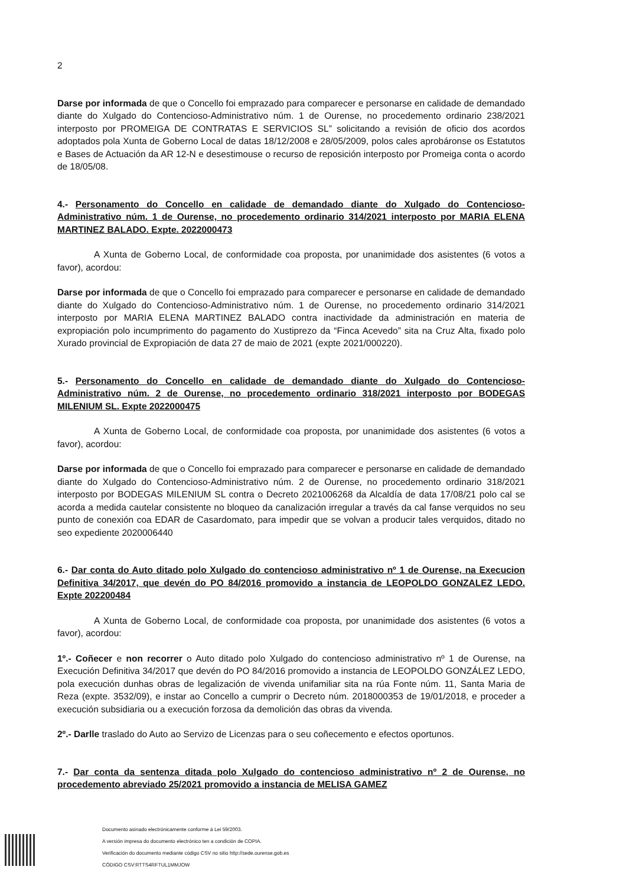2
Darse por informada de que o Concello foi emprazado para comparecer e personarse en calidade de demandado diante do Xulgado do Contencioso-Administrativo núm. 1 de Ourense, no procedemento ordinario 238/2021 interposto por PROMEIGA DE CONTRATAS E SERVICIOS SL” solicitando a revisión de oficio dos acordos adoptados pola Xunta de Goberno Local de datas 18/12/2008 e 28/05/2009, polos cales aprobáronse os Estatutos e Bases de Actuación da AR 12-N e desestimouse o recurso de reposición interposto por Promeiga conta o acordo de 18/05/08.
4.- Personamento do Concello en calidade de demandado diante do Xulgado do Contencioso-Administrativo núm. 1 de Ourense, no procedemento ordinario 314/2021 interposto por MARIA ELENA MARTINEZ BALADO. Expte. 2022000473
A Xunta de Goberno Local, de conformidade coa proposta, por unanimidade dos asistentes (6 votos a favor), acordou:
Darse por informada de que o Concello foi emprazado para comparecer e personarse en calidade de demandado diante do Xulgado do Contencioso-Administrativo núm. 1 de Ourense, no procedemento ordinario 314/2021 interposto por MARIA ELENA MARTINEZ BALADO contra inactividade da administración en materia de expropiación polo incumprimento do pagamento do Xustiprezo da “Finca Acevedo” sita na Cruz Alta, fixado polo Xurado provincial de Expropiación de data 27 de maio de 2021 (expte 2021/000220).
5.- Personamento do Concello en calidade de demandado diante do Xulgado do Contencioso-Administrativo núm. 2 de Ourense, no procedemento ordinario 318/2021 interposto por BODEGAS MILENIUM SL. Expte 2022000475
A Xunta de Goberno Local, de conformidade coa proposta, por unanimidade dos asistentes (6 votos a favor), acordou:
Darse por informada de que o Concello foi emprazado para comparecer e personarse en calidade de demandado diante do Xulgado do Contencioso-Administrativo núm. 2 de Ourense, no procedemento ordinario 318/2021 interposto por BODEGAS MILENIUM SL contra o Decreto 2021006268 da Alcaldía de data 17/08/21 polo cal se acorda a medida cautelar consistente no bloqueo da canalización irregular a través da cal fanse verquidos no seu punto de conexión coa EDAR de Casardomato, para impedir que se volvan a producir tales verquidos, ditado no seo expediente 2020006440
6.- Dar conta do Auto ditado polo Xulgado do contencioso administrativo nº 1 de Ourense, na Execucion Definitiva 34/2017, que devén do PO 84/2016 promovido a instancia de LEOPOLDO GONZALEZ LEDO. Expte 202200484
A Xunta de Goberno Local, de conformidade coa proposta, por unanimidade dos asistentes (6 votos a favor), acordou:
1º.- Coñecer e non recorrer o Auto ditado polo Xulgado do contencioso administrativo nº 1 de Ourense, na Execución Definitiva 34/2017 que devén do PO 84/2016 promovido a instancia de LEOPOLDO GONZÁLEZ LEDO, pola execución dunhas obras de legalización de vivenda unifamiliar sita na rúa Fonte núm. 11, Santa Maria de Reza (expte. 3532/09), e instar ao Concello a cumprir o Decreto núm. 2018000353 de 19/01/2018, e proceder a execución subsidiaria ou a execución forzosa da demolición das obras da vivenda.
2º.- Darlle traslado do Auto ao Servizo de Licenzas para o seu coñecemento e efectos oportunos.
7.- Dar conta da sentenza ditada polo Xulgado do contencioso administrativo nº 2 de Ourense, no procedemento abreviado 25/2021 promovido a instancia de MELISA GAMEZ
Documento asinado electrónicamente conforme á Lei 59/2003.
A versión impresa do documento electrónico ten a condición de COPIA.
Verificación do documento mediante código CSV no sitio http://sede.ourense.gob.es
CÓDIGO CSV:RTTS4RFTUL1MMJOW